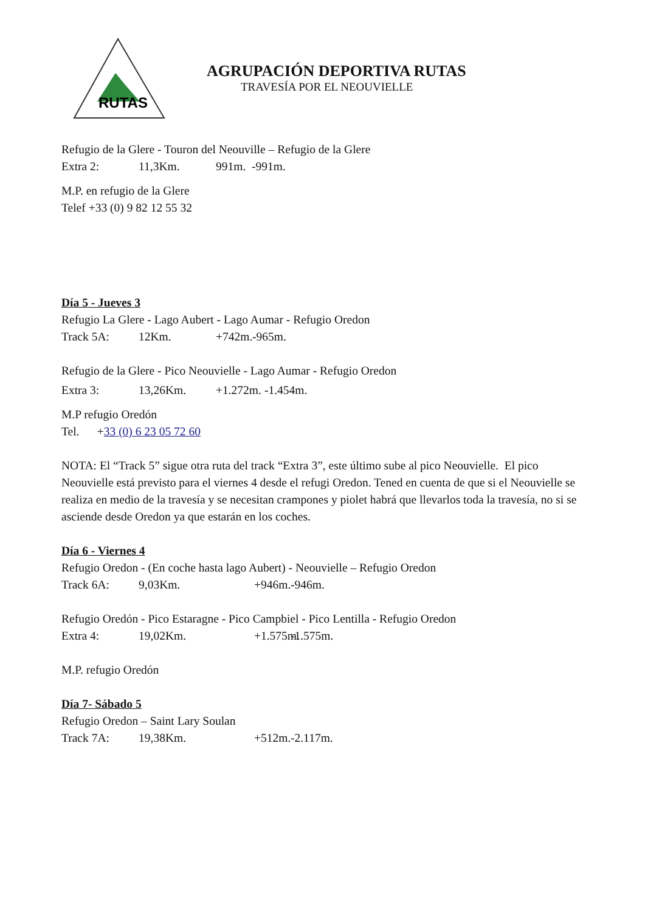RUTAS
AGRUPACIÓN DEPORTIVA RUTAS
TRAVESÍA POR EL NEOUVIELLE
Refugio de la Glere - Touron del Neouville – Refugio de la Glere
Extra 2: 11,3Km. 991m. -991m.
M.P. en refugio de la Glere
Telef +33 (0) 9 82 12 55 32
Día 5 - Jueves 3
Refugio La Glere - Lago Aubert - Lago Aumar - Refugio Oredon
Track 5A: 12Km. +742m. -965m.
Refugio de la Glere - Pico Neouvielle - Lago Aumar - Refugio Oredon
Extra 3: 13,26Km. +1.272m. -1.454m.
M.P refugio Oredón
Tel. +33 (0) 6 23 05 72 60
NOTA: El “Track 5” sigue otra ruta del track “Extra 3”, este último sube al pico Neouvielle. El pico Neouvielle está previsto para el viernes 4 desde el refugi Oredon. Tened en cuenta de que si el Neouvielle se realiza en medio de la travesía y se necesitan crampones y piolet habrá que llevarlos toda la travesía, no si se asciende desde Oredon ya que estarán en los coches.
Día 6 - Viernes 4
Refugio Oredon - (En coche hasta lago Aubert) - Neouvielle – Refugio Oredon
Track 6A: 9,03Km. +946m. -946m.
Refugio Oredón - Pico Estaragne - Pico Campbiel - Pico Lentilla - Refugio Oredon
Extra 4: 19,02Km. +1.575m. -1.575m.
M.P. refugio Oredón
Día 7- Sábado 5
Refugio Oredon – Saint Lary Soulan
Track 7A: 19,38Km. +512m. -2.117m.